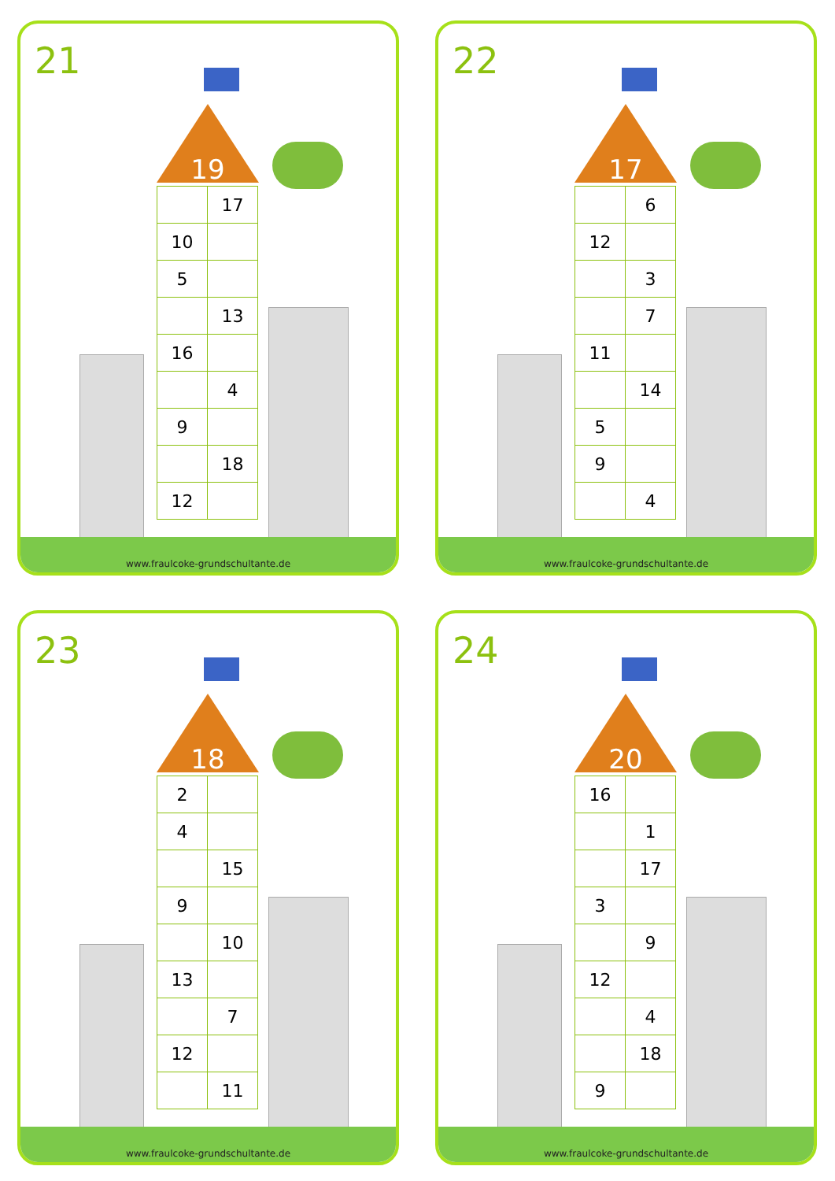21
19
| | 17 |
| 10 | |
| 5 | |
| | 13 |
| 16 | |
| | 4 |
| 9 | |
| | 18 |
| 12 | |
www.fraulcoke-grundschultante.de
22
17
| | 6 |
| 12 | |
| | 3 |
| | 7 |
| 11 | |
| | 14 |
| 5 | |
| 9 | |
| | 4 |
www.fraulcoke-grundschultante.de
23
18
| 2 | |
| 4 | |
| | 15 |
| 9 | |
| | 10 |
| 13 | |
| | 7 |
| 12 | |
| | 11 |
www.fraulcoke-grundschultante.de
24
20
| 16 | |
| | 1 |
| | 17 |
| 3 | |
| | 9 |
| 12 | |
| | 4 |
| | 18 |
| 9 | |
www.fraulcoke-grundschultante.de